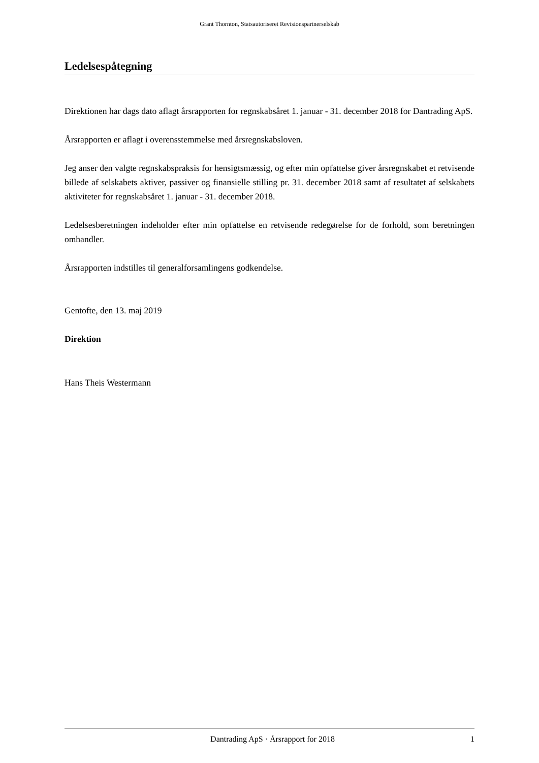Grant Thornton, Statsautoriseret Revisionspartnerselskab
Ledelsespåtegning
Direktionen har dags dato aflagt årsrapporten for regnskabsåret 1. januar - 31. december 2018 for Dantrading ApS.
Årsrapporten er aflagt i overensstemmelse med årsregnskabsloven.
Jeg anser den valgte regnskabspraksis for hensigtsmæssig, og efter min opfattelse giver årsregnskabet et retvisende billede af selskabets aktiver, passiver og finansielle stilling pr. 31. december 2018 samt af resultatet af selskabets aktiviteter for regnskabsåret 1. januar - 31. december 2018.
Ledelsesberetningen indeholder efter min opfattelse en retvisende redegørelse for de forhold, som beretningen omhandler.
Årsrapporten indstilles til generalforsamlingens godkendelse.
Gentofte, den 13. maj 2019
Direktion
Hans Theis Westermann
Dantrading ApS · Årsrapport for 2018 1